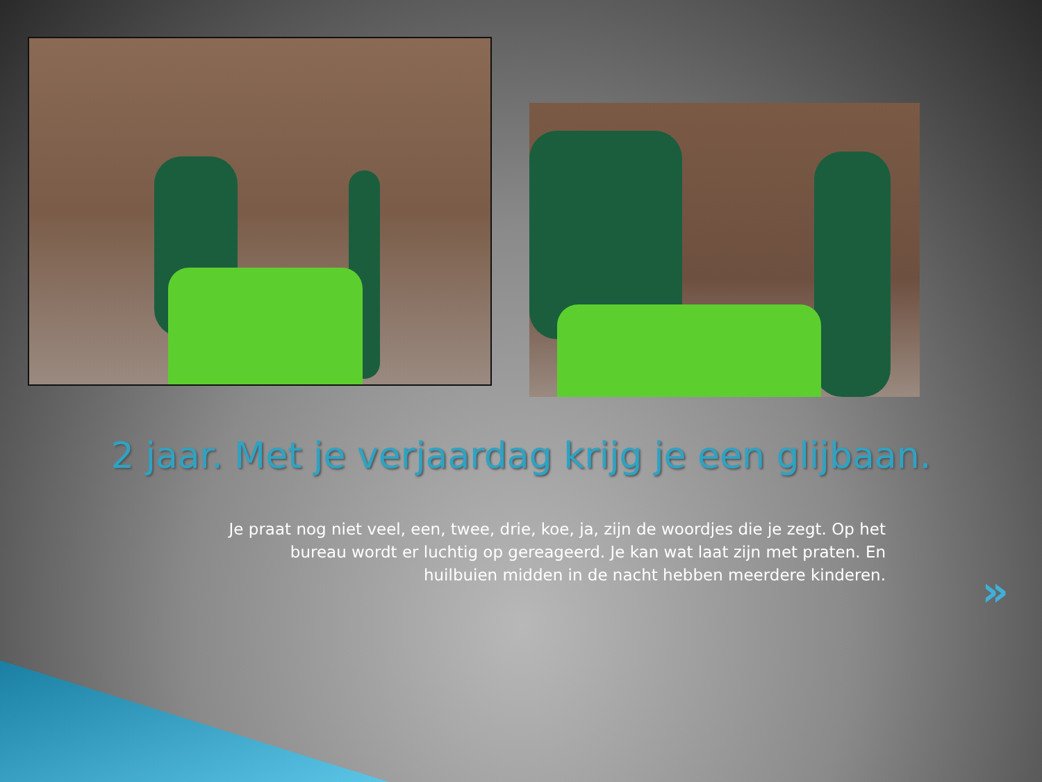2 jaar. Met je verjaardag krijg je een glijbaan.
Je praat nog niet veel, een, twee, drie, koe, ja, zijn de woordjes die je zegt. Op het bureau wordt er luchtig op gereageerd. Je kan wat laat zijn met praten. En huilbuien midden in de nacht hebben meerdere kinderen.
»